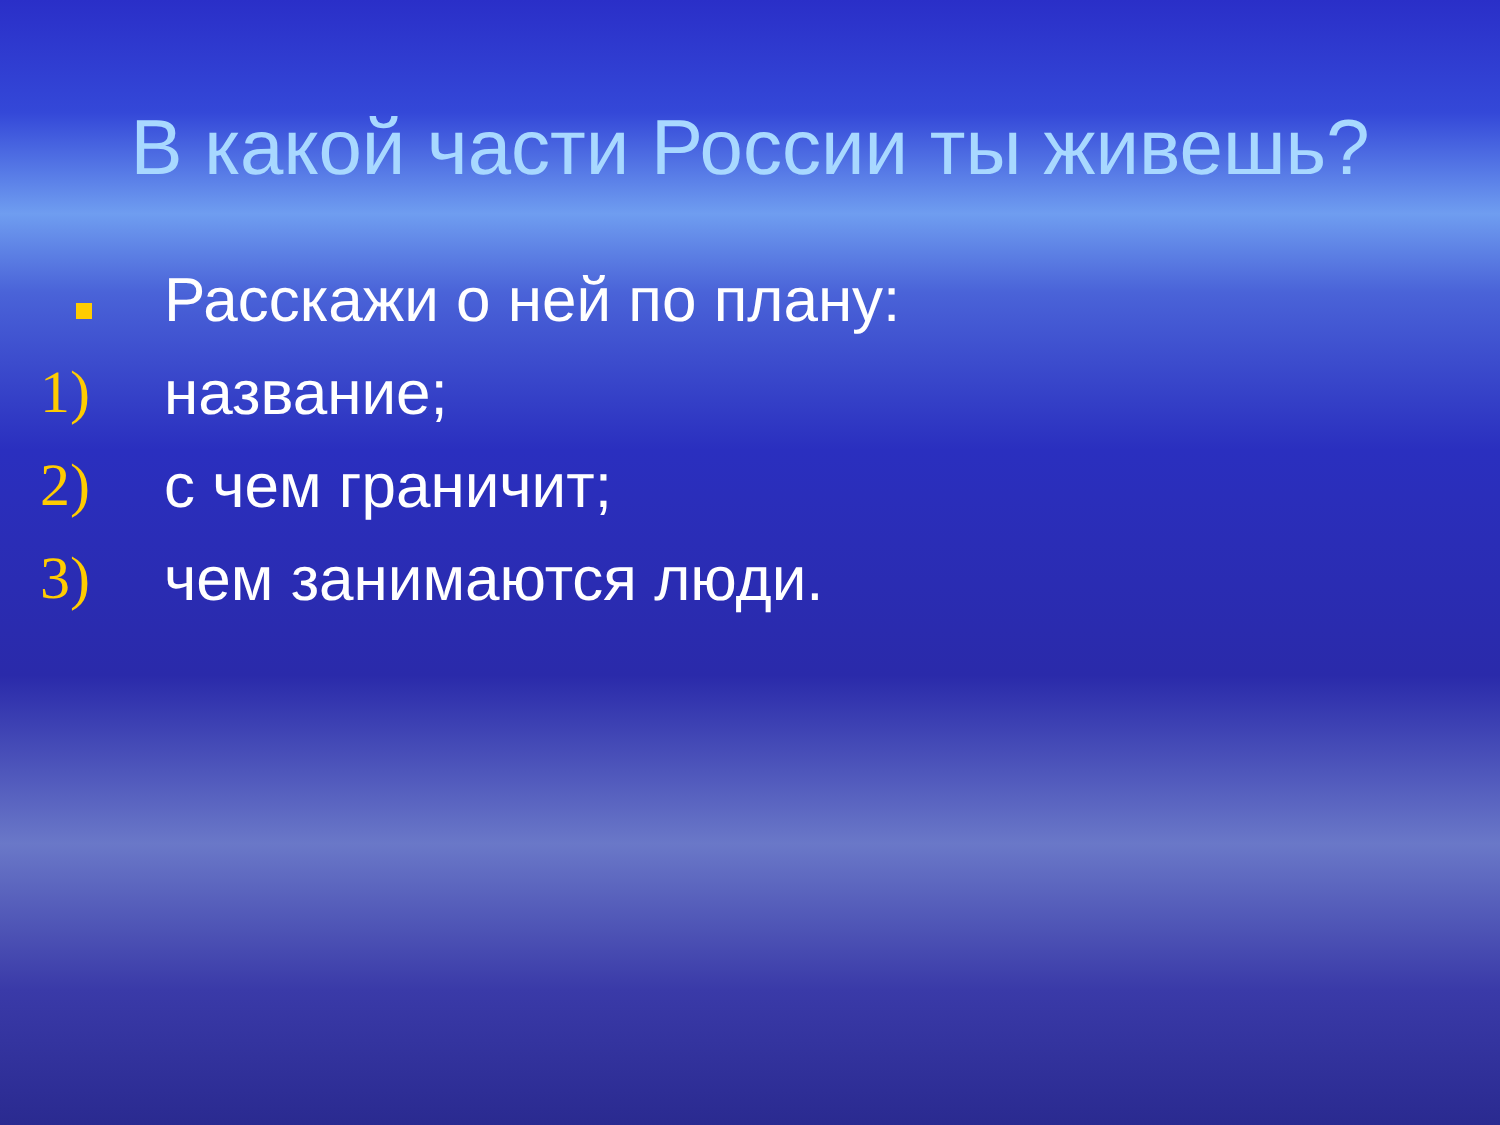В какой части России ты живешь?
Расскажи о ней по плану:
1) название;
2) с чем граничит;
3) чем занимаются люди.